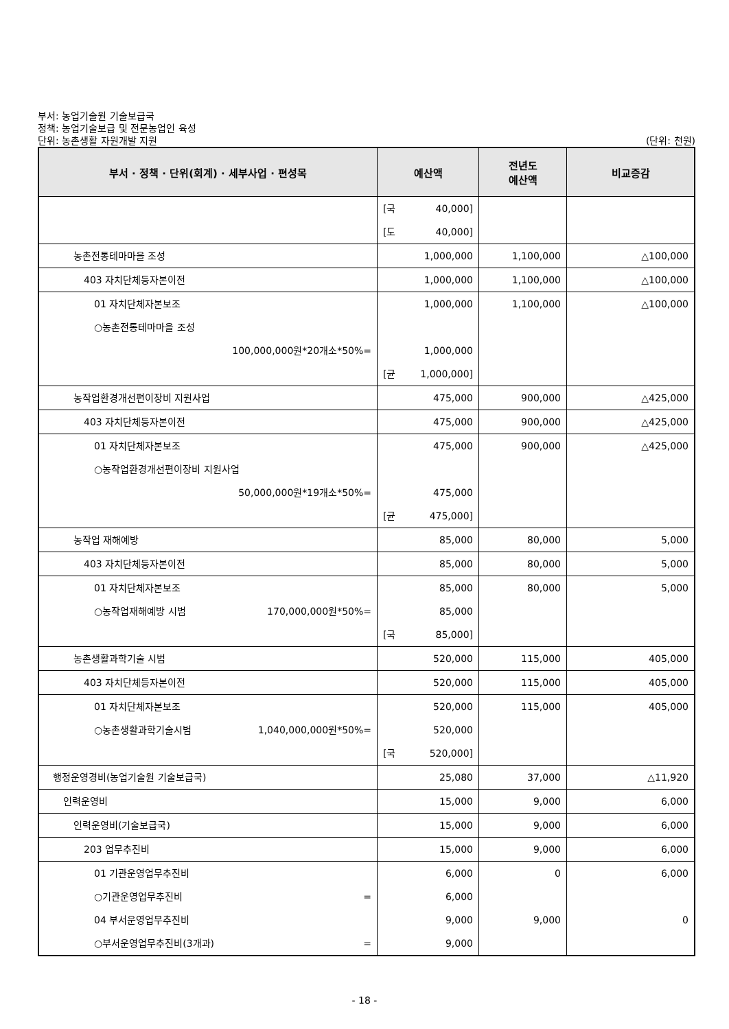부서: 농업기술원 기술보급국
정책: 농업기술보급 및 전문농업인 육성
단위: 농촌생활 자원개발 지원
(단위: 천원)
| 부서 · 정책 · 단위(회계) · 세부사업 · 편성목 | 예산액 | 전년도 예산액 | 비교증감 |
| --- | --- | --- | --- |
| | [국 40,000] [도 40,000] | | |
| 농촌전통테마마을 조성 | 1,000,000 | 1,100,000 | △100,000 |
| 403 자치단체등자본이전 | 1,000,000 | 1,100,000 | △100,000 |
| 01 자치단체자본보조 ○농촌전통테마마을 조성 100,000,000원*20개소*50%= | 1,000,000 1,000,000 [균 1,000,000] | 1,100,000 | △100,000 |
| 농작업환경개선편이장비 지원사업 | 475,000 | 900,000 | △425,000 |
| 403 자치단체등자본이전 | 475,000 | 900,000 | △425,000 |
| 01 자치단체자본보조 ○농작업환경개선편이장비 지원사업 50,000,000원*19개소*50%= | 475,000 475,000 [균 475,000] | 900,000 | △425,000 |
| 농작업 재해예방 | 85,000 | 80,000 | 5,000 |
| 403 자치단체등자본이전 | 85,000 | 80,000 | 5,000 |
| 01 자치단체자본보조 ○농작업재해예방 시범 170,000,000원*50%= | 85,000 85,000 [국 85,000] | 80,000 | 5,000 |
| 농촌생활과학기술 시범 | 520,000 | 115,000 | 405,000 |
| 403 자치단체등자본이전 | 520,000 | 115,000 | 405,000 |
| 01 자치단체자본보조 ○농촌생활과학기술시범 1,040,000,000원*50%= | 520,000 520,000 [국 520,000] | 115,000 | 405,000 |
| 행정운영경비(농업기술원 기술보급국) | 25,080 | 37,000 | △11,920 |
| 인력운영비 | 15,000 | 9,000 | 6,000 |
| 인력운영비(기술보급국) | 15,000 | 9,000 | 6,000 |
| 203 업무추진비 | 15,000 | 9,000 | 6,000 |
| 01 기관운영업무추진비 ○기관운영업무추진비 = 04 부서운영업무추진비 ○부서운영업무추진비(3개과) = | 6,000 6,000 9,000 9,000 | 0 9,000 | 6,000 0 |
- 18 -